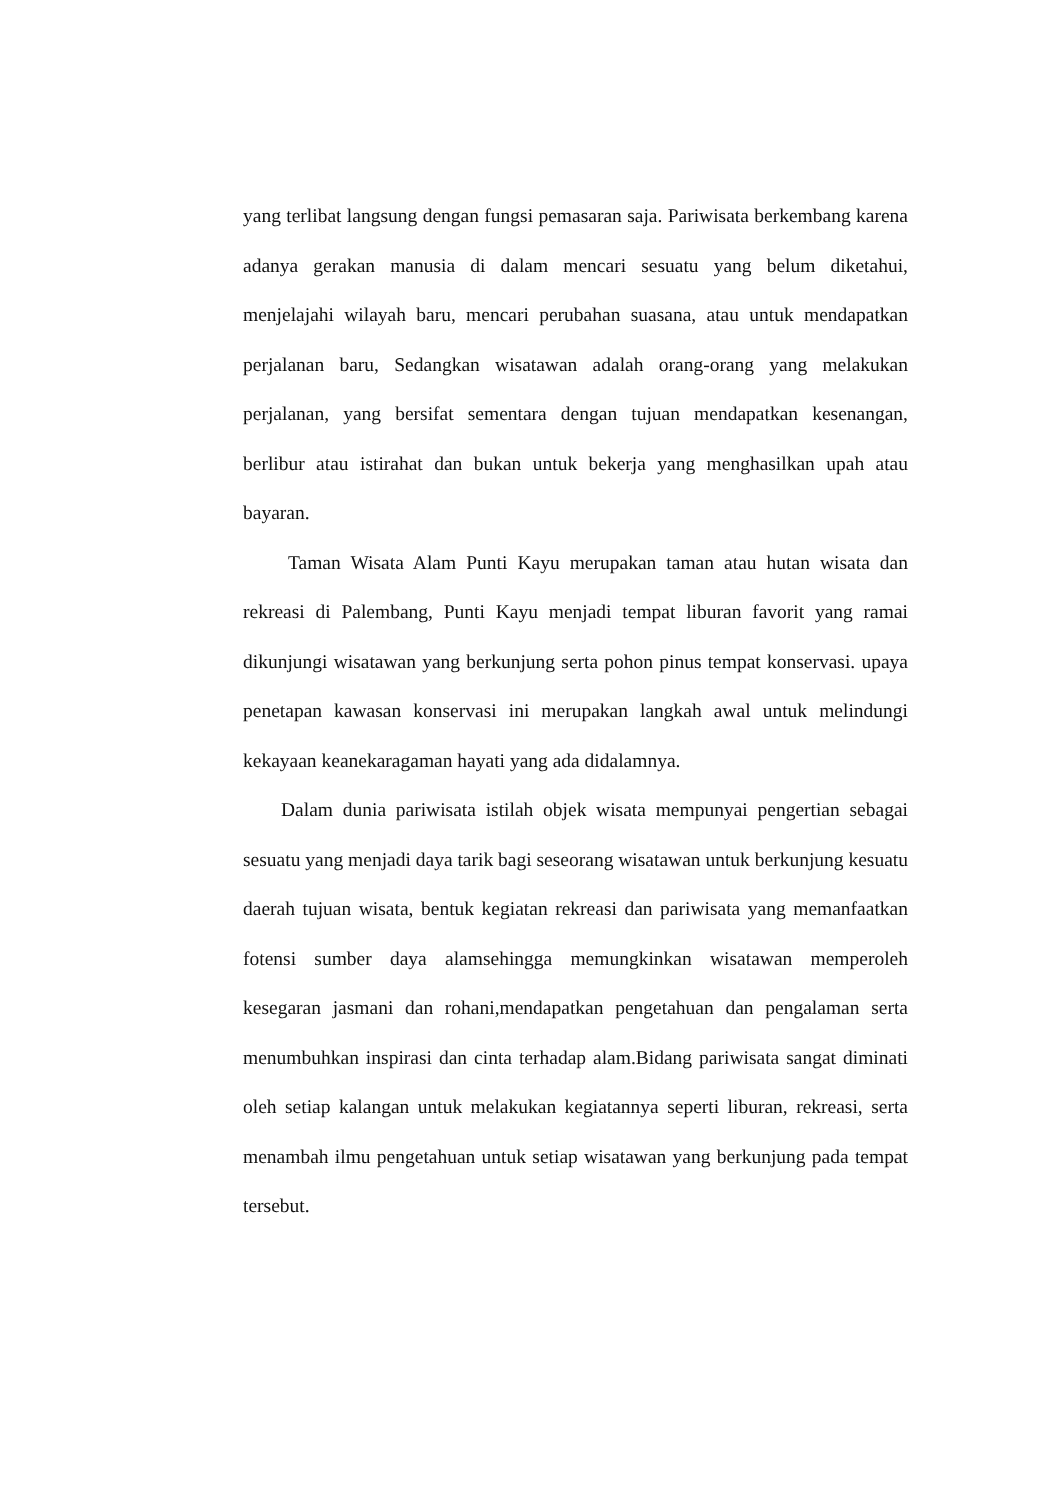yang terlibat langsung dengan fungsi pemasaran saja. Pariwisata berkembang karena adanya gerakan manusia di dalam mencari sesuatu yang belum diketahui, menjelajahi wilayah baru, mencari perubahan suasana, atau untuk mendapatkan perjalanan baru, Sedangkan wisatawan adalah orang-orang yang melakukan perjalanan, yang bersifat sementara dengan tujuan mendapatkan kesenangan, berlibur atau istirahat dan bukan untuk bekerja yang menghasilkan upah atau bayaran.
Taman Wisata Alam Punti Kayu merupakan taman atau hutan wisata dan rekreasi di Palembang, Punti Kayu menjadi tempat liburan favorit yang ramai dikunjungi wisatawan yang berkunjung serta pohon pinus tempat konservasi. upaya penetapan kawasan konservasi ini merupakan langkah awal untuk melindungi kekayaan keanekaragaman hayati yang ada didalamnya.
Dalam dunia pariwisata istilah objek wisata mempunyai pengertian sebagai sesuatu yang menjadi daya tarik bagi seseorang wisatawan untuk berkunjung kesuatu daerah tujuan wisata, bentuk kegiatan rekreasi dan pariwisata yang memanfaatkan fotensi sumber daya alamsehingga memungkinkan wisatawan memperoleh kesegaran jasmani dan rohani,mendapatkan pengetahuan dan pengalaman serta menumbuhkan inspirasi dan cinta terhadap alam.Bidang pariwisata sangat diminati oleh setiap kalangan untuk melakukan kegiatannya seperti liburan, rekreasi, serta menambah ilmu pengetahuan untuk setiap wisatawan yang berkunjung pada tempat tersebut.